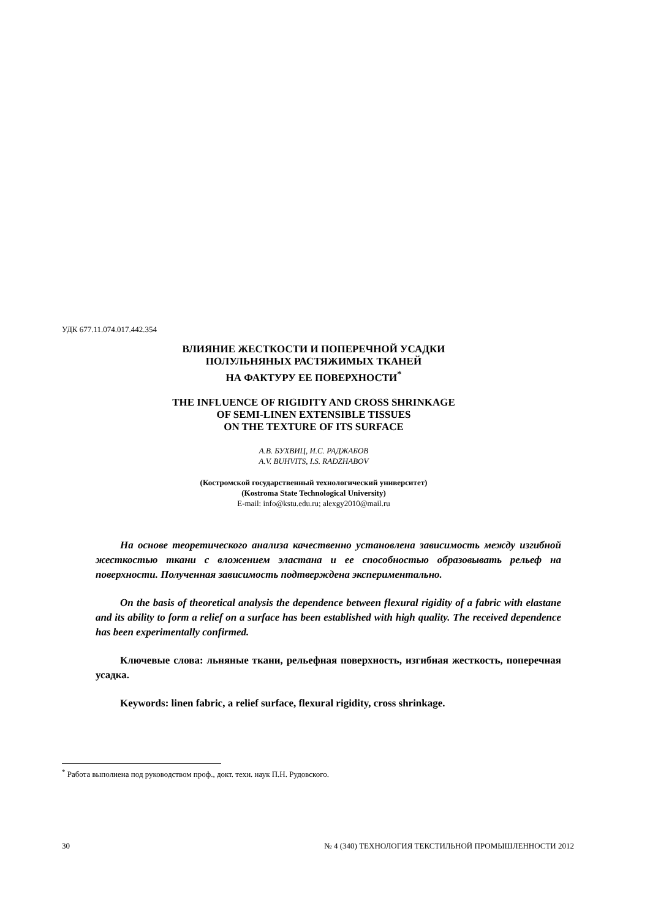УДК 677.11.074.017.442.354
ВЛИЯНИЕ ЖЕСТКОСТИ И ПОПЕРЕЧНОЙ УСАДКИ
ПОЛУЛЬНЯНЫХ РАСТЯЖИМЫХ ТКАНЕЙ
НА ФАКТУРУ ЕЕ ПОВЕРХНОСТИ<sup>*</sup>
THE INFLUENCE OF RIGIDITY AND CROSS SHRINKAGE
OF SEMI-LINEN EXTENSIBLE TISSUES
ON THE TEXTURE OF ITS SURFACE
А.В. БУХВИЦ, И.С. РАДЖАБОВ
A.V. BUHVITS, I.S. RADZHABOV
(Костромской государственный технологический университет)
(Kostroma State Technological University)
E-mail: info@kstu.edu.ru; alexgy2010@mail.ru
На основе теоретического анализа качественно установлена зависимость между изгибной жесткостью ткани с вложением эластана и ее способностью образовывать рельеф на поверхности. Полученная зависимость подтверждена экспериментально.
On the basis of theoretical analysis the dependence between flexural rigidity of a fabric with elastane and its ability to form a relief on a surface has been established with high quality. The received dependence has been experimentally confirmed.
Ключевые слова: льняные ткани, рельефная поверхность, изгибная жесткость, поперечная усадка.
Keywords: linen fabric, a relief surface, flexural rigidity, cross shrinkage.
<sup>*</sup> Работа выполнена под руководством проф., докт. техн. наук П.Н. Рудовского.
30 № 4 (340) ТЕХНОЛОГИЯ ТЕКСТИЛЬНОЙ ПРОМЫШЛЕННОСТИ 2012